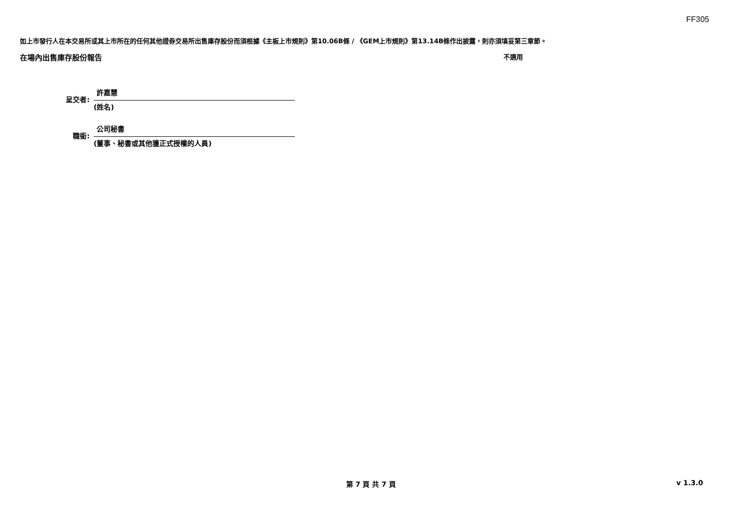FF305
如上市發行人在本交易所或其上市所在的任何其他證券交易所出售庫存股份而須根據《主板上市規則》第10.06B條 / 《GEM上市規則》第13.14B條作出披露，則亦須填妥第三章節。
在場內出售庫存股份報告 不適用
呈交者:
許嘉慧
(姓名)
職銜:
公司秘書
(董事、秘書或其他獲正式授權的人員)
第 7 頁 共 7 頁 v 1.3.0